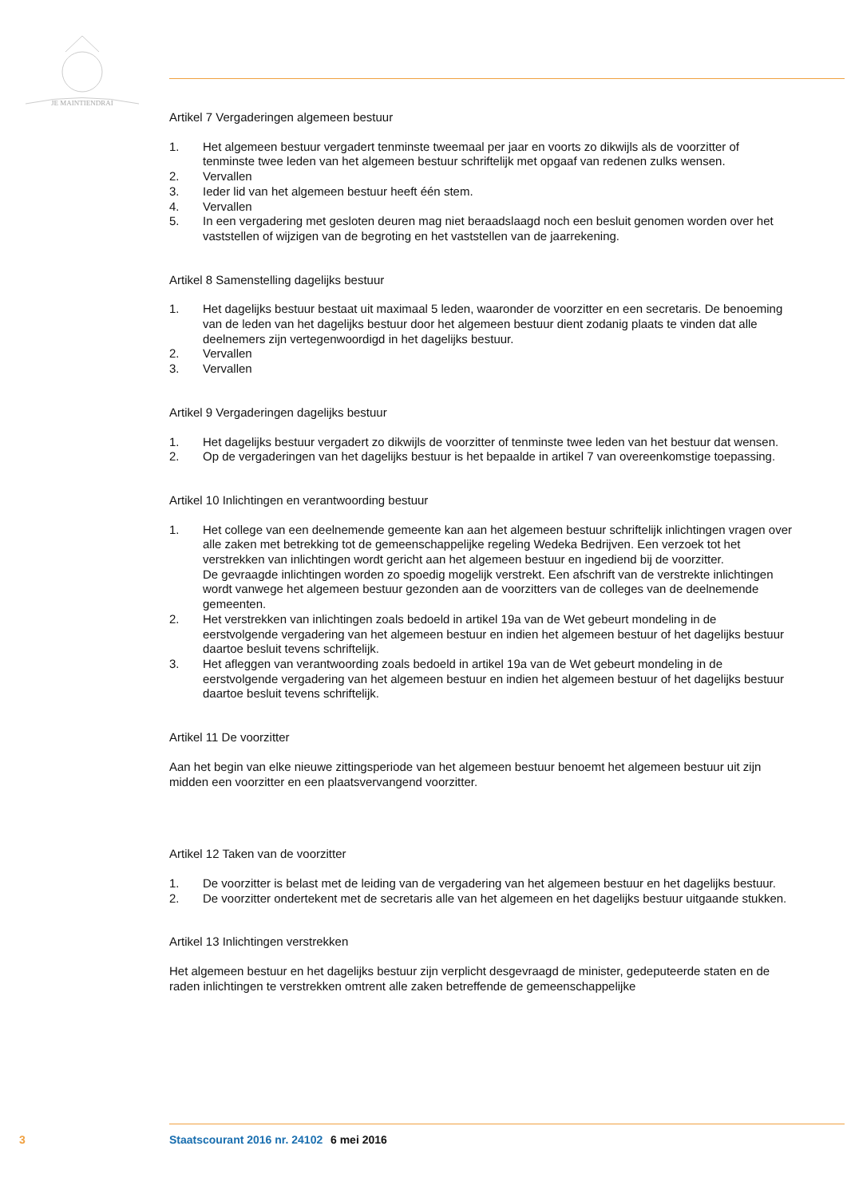JE MAINTIENDRAI
Artikel 7 Vergaderingen algemeen bestuur
1. Het algemeen bestuur vergadert tenminste tweemaal per jaar en voorts zo dikwijls als de voorzitter of tenminste twee leden van het algemeen bestuur schriftelijk met opgaaf van redenen zulks wensen.
2. Vervallen
3. Ieder lid van het algemeen bestuur heeft één stem.
4. Vervallen
5. In een vergadering met gesloten deuren mag niet beraadslaagd noch een besluit genomen worden over het vaststellen of wijzigen van de begroting en het vaststellen van de jaarrekening.
Artikel 8 Samenstelling dagelijks bestuur
1. Het dagelijks bestuur bestaat uit maximaal 5 leden, waaronder de voorzitter en een secretaris. De benoeming van de leden van het dagelijks bestuur door het algemeen bestuur dient zodanig plaats te vinden dat alle deelnemers zijn vertegenwoordigd in het dagelijks bestuur.
2. Vervallen
3. Vervallen
Artikel 9 Vergaderingen dagelijks bestuur
1. Het dagelijks bestuur vergadert zo dikwijls de voorzitter of tenminste twee leden van het bestuur dat wensen.
2. Op de vergaderingen van het dagelijks bestuur is het bepaalde in artikel 7 van overeenkomstige toepassing.
Artikel 10 Inlichtingen en verantwoording bestuur
1. Het college van een deelnemende gemeente kan aan het algemeen bestuur schriftelijk inlichtingen vragen over alle zaken met betrekking tot de gemeenschappelijke regeling Wedeka Bedrijven. Een verzoek tot het verstrekken van inlichtingen wordt gericht aan het algemeen bestuur en ingediend bij de voorzitter.
De gevraagde inlichtingen worden zo spoedig mogelijk verstrekt. Een afschrift van de verstrekte inlichtingen wordt vanwege het algemeen bestuur gezonden aan de voorzitters van de colleges van de deelnemende gemeenten.
2. Het verstrekken van inlichtingen zoals bedoeld in artikel 19a van de Wet gebeurt mondeling in de eerstvolgende vergadering van het algemeen bestuur en indien het algemeen bestuur of het dagelijks bestuur daartoe besluit tevens schriftelijk.
3. Het afleggen van verantwoording zoals bedoeld in artikel 19a van de Wet gebeurt mondeling in de eerstvolgende vergadering van het algemeen bestuur en indien het algemeen bestuur of het dagelijks bestuur daartoe besluit tevens schriftelijk.
Artikel 11 De voorzitter
Aan het begin van elke nieuwe zittingsperiode van het algemeen bestuur benoemt het algemeen bestuur uit zijn midden een voorzitter en een plaatsvervangend voorzitter.
Artikel 12 Taken van de voorzitter
1. De voorzitter is belast met de leiding van de vergadering van het algemeen bestuur en het dagelijks bestuur.
2. De voorzitter ondertekent met de secretaris alle van het algemeen en het dagelijks bestuur uitgaande stukken.
Artikel 13 Inlichtingen verstrekken
Het algemeen bestuur en het dagelijks bestuur zijn verplicht desgevraagd de minister, gedeputeerde staten en de raden inlichtingen te verstrekken omtrent alle zaken betreffende de gemeenschappelijke
3 Staatscourant 2016 nr. 24102 6 mei 2016